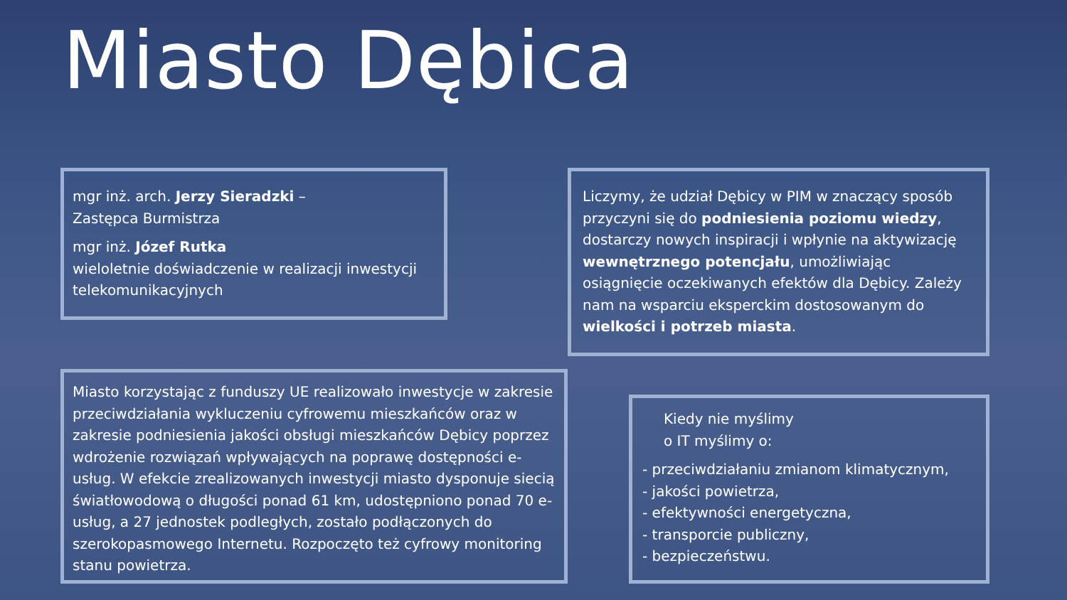Miasto Dębica
mgr inż. arch. Jerzy Sieradzki –
Zastępca Burmistrza
mgr inż. Józef Rutka
wieloletnie doświadczenie w realizacji inwestycji telekomunikacyjnych
Liczymy, że udział Dębicy w PIM w znaczący sposób przyczyni się do podniesienia poziomu wiedzy, dostarczy nowych inspiracji i wpłynie na aktywizację wewnętrznego potencjału, umożliwiając osiągnięcie oczekiwanych efektów dla Dębicy. Zależy nam na wsparciu eksperckim dostosowanym do wielkości i potrzeb miasta.
Miasto korzystając z funduszy UE realizowało inwestycje w zakresie przeciwdziałania wykluczeniu cyfrowemu mieszkańców oraz w zakresie podniesienia jakości obsługi mieszkańców Dębicy poprzez wdrożenie rozwiązań wpływających na poprawę dostępności e-usług. W efekcie zrealizowanych inwestycji miasto dysponuje siecią światłowodową o długości ponad 61 km, udostępniono ponad 70 e-usług, a 27 jednostek podległych, zostało podłączonych do szerokopasmowego Internetu. Rozpoczęto też cyfrowy monitoring stanu powietrza.
Kiedy nie myślimy
o IT myślimy o:
- przeciwdziałaniu zmianom klimatycznym,
- jakości powietrza,
- efektywności energetyczna,
- transporcie publiczny,
- bezpieczeństwu.